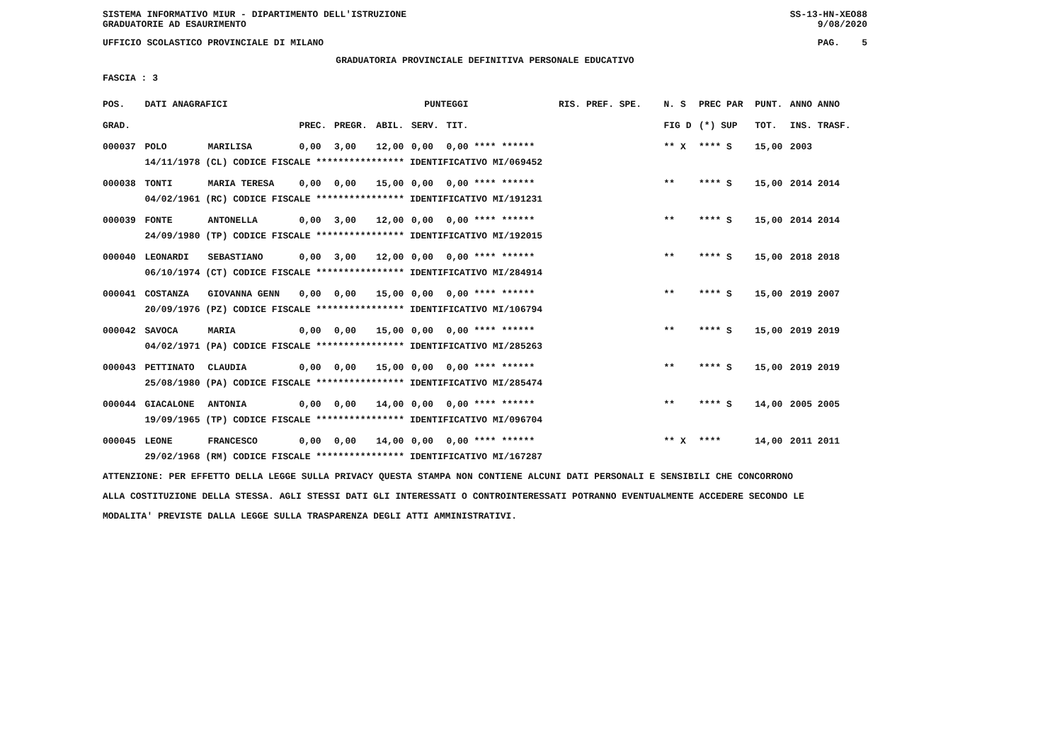SISTEMA INFORMATIVO MIUR - DIPARTIMENTO DELL'ISTRUZIONE
GRADUATORIE AD ESAURIMENTO SS-13-HN-XEO88
9/08/2020
UFFICIO SCOLASTICO PROVINCIALE DI MILANO PAG. 5
GRADUATORIA PROVINCIALE DEFINITIVA PERSONALE EDUCATIVO
FASCIA : 3
| POS. | DATI ANAGRAFICI | | | PUNTEGGI | | | | RIS. PREF. SPE. | | N. S | PREC PAR | PUNT. | ANNO ANNO |
| --- | --- | --- | --- | --- | --- | --- | --- | --- | --- | --- | --- | --- | --- |
| GRAD. | | | PREC. | PREGR. | ABIL. | SERV. | TIT. | | | FIG D | (*) SUP | TOT. | INS. TRASF. |
| 000037 | POLO | MARILISA | 0,00 | 3,00 | 12,00 | 0,00 | 0,00 **** ****** | | | ** X | **** S | 15,00 | 2003 |
| | 14/11/1978 (CL) CODICE FISCALE **************** IDENTIFICATIVO MI/069452 | | | | | | | | | | | | |
| 000038 | TONTI | MARIA TERESA | 0,00 | 0,00 | 15,00 | 0,00 | 0,00 **** ****** | | | ** | **** S | 15,00 | 2014 2014 |
| | 04/02/1961 (RC) CODICE FISCALE **************** IDENTIFICATIVO MI/191231 | | | | | | | | | | | | |
| 000039 | FONTE | ANTONELLA | 0,00 | 3,00 | 12,00 | 0,00 | 0,00 **** ****** | | | ** | **** S | 15,00 | 2014 2014 |
| | 24/09/1980 (TP) CODICE FISCALE **************** IDENTIFICATIVO MI/192015 | | | | | | | | | | | | |
| 000040 | LEONARDI | SEBASTIANO | 0,00 | 3,00 | 12,00 | 0,00 | 0,00 **** ****** | | | ** | **** S | 15,00 | 2018 2018 |
| | 06/10/1974 (CT) CODICE FISCALE **************** IDENTIFICATIVO MI/284914 | | | | | | | | | | | | |
| 000041 | COSTANZA | GIOVANNA GENN | 0,00 | 0,00 | 15,00 | 0,00 | 0,00 **** ****** | | | ** | **** S | 15,00 | 2019 2007 |
| | 20/09/1976 (PZ) CODICE FISCALE **************** IDENTIFICATIVO MI/106794 | | | | | | | | | | | | |
| 000042 | SAVOCA | MARIA | 0,00 | 0,00 | 15,00 | 0,00 | 0,00 **** ****** | | | ** | **** S | 15,00 | 2019 2019 |
| | 04/02/1971 (PA) CODICE FISCALE **************** IDENTIFICATIVO MI/285263 | | | | | | | | | | | | |
| 000043 | PETTINATO | CLAUDIA | 0,00 | 0,00 | 15,00 | 0,00 | 0,00 **** ****** | | | ** | **** S | 15,00 | 2019 2019 |
| | 25/08/1980 (PA) CODICE FISCALE **************** IDENTIFICATIVO MI/285474 | | | | | | | | | | | | |
| 000044 | GIACALONE | ANTONIA | 0,00 | 0,00 | 14,00 | 0,00 | 0,00 **** ****** | | | ** | **** S | 14,00 | 2005 2005 |
| | 19/09/1965 (TP) CODICE FISCALE **************** IDENTIFICATIVO MI/096704 | | | | | | | | | | | | |
| 000045 | LEONE | FRANCESCO | 0,00 | 0,00 | 14,00 | 0,00 | 0,00 **** ****** | | | ** X | **** | 14,00 | 2011 2011 |
| | 29/02/1968 (RM) CODICE FISCALE **************** IDENTIFICATIVO MI/167287 | | | | | | | | | | | | |
ATTENZIONE: PER EFFETTO DELLA LEGGE SULLA PRIVACY QUESTA STAMPA NON CONTIENE ALCUNI DATI PERSONALI E SENSIBILI CHE CONCORRONO
ALLA COSTITUZIONE DELLA STESSA. AGLI STESSI DATI GLI INTERESSATI O CONTROINTERESSATI POTRANNO EVENTUALMENTE ACCEDERE SECONDO LE
MODALITA' PREVISTE DALLA LEGGE SULLA TRASPARENZA DEGLI ATTI AMMINISTRATIVI.